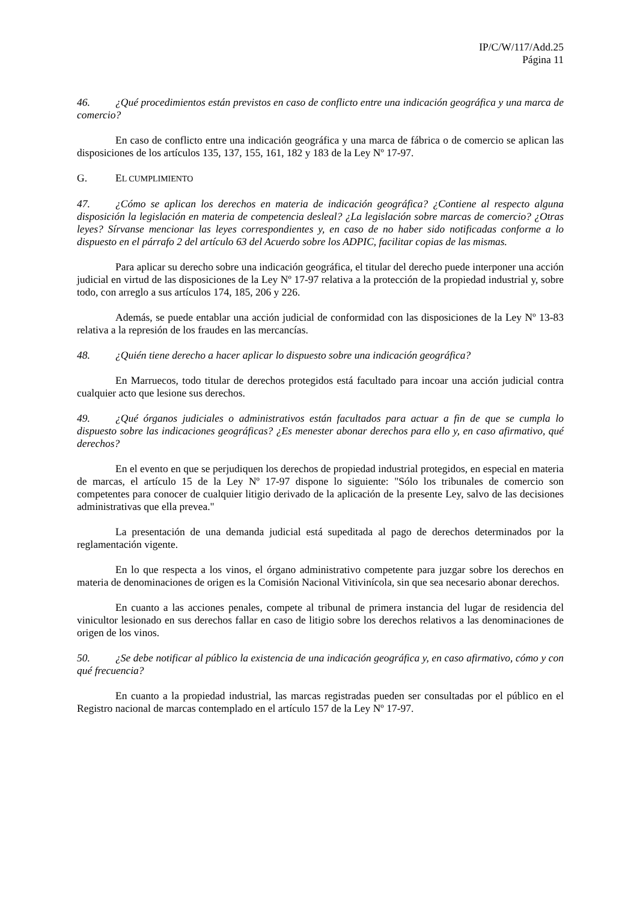IP/C/W/117/Add.25
Página 11
46. ¿Qué procedimientos están previstos en caso de conflicto entre una indicación geográfica y una marca de comercio?
En caso de conflicto entre una indicación geográfica y una marca de fábrica o de comercio se aplican las disposiciones de los artículos 135, 137, 155, 161, 182 y 183 de la Ley Nº 17-97.
G. EL CUMPLIMIENTO
47. ¿Cómo se aplican los derechos en materia de indicación geográfica? ¿Contiene al respecto alguna disposición la legislación en materia de competencia desleal? ¿La legislación sobre marcas de comercio? ¿Otras leyes? Sírvanse mencionar las leyes correspondientes y, en caso de no haber sido notificadas conforme a lo dispuesto en el párrafo 2 del artículo 63 del Acuerdo sobre los ADPIC, facilitar copias de las mismas.
Para aplicar su derecho sobre una indicación geográfica, el titular del derecho puede interponer una acción judicial en virtud de las disposiciones de la Ley Nº 17-97 relativa a la protección de la propiedad industrial y, sobre todo, con arreglo a sus artículos 174, 185, 206 y 226.
Además, se puede entablar una acción judicial de conformidad con las disposiciones de la Ley Nº 13-83 relativa a la represión de los fraudes en las mercancías.
48. ¿Quién tiene derecho a hacer aplicar lo dispuesto sobre una indicación geográfica?
En Marruecos, todo titular de derechos protegidos está facultado para incoar una acción judicial contra cualquier acto que lesione sus derechos.
49. ¿Qué órganos judiciales o administrativos están facultados para actuar a fin de que se cumpla lo dispuesto sobre las indicaciones geográficas? ¿Es menester abonar derechos para ello y, en caso afirmativo, qué derechos?
En el evento en que se perjudiquen los derechos de propiedad industrial protegidos, en especial en materia de marcas, el artículo 15 de la Ley Nº 17-97 dispone lo siguiente: "Sólo los tribunales de comercio son competentes para conocer de cualquier litigio derivado de la aplicación de la presente Ley, salvo de las decisiones administrativas que ella prevea."
La presentación de una demanda judicial está supeditada al pago de derechos determinados por la reglamentación vigente.
En lo que respecta a los vinos, el órgano administrativo competente para juzgar sobre los derechos en materia de denominaciones de origen es la Comisión Nacional Vitivinícola, sin que sea necesario abonar derechos.
En cuanto a las acciones penales, compete al tribunal de primera instancia del lugar de residencia del vinicultor lesionado en sus derechos fallar en caso de litigio sobre los derechos relativos a las denominaciones de origen de los vinos.
50. ¿Se debe notificar al público la existencia de una indicación geográfica y, en caso afirmativo, cómo y con qué frecuencia?
En cuanto a la propiedad industrial, las marcas registradas pueden ser consultadas por el público en el Registro nacional de marcas contemplado en el artículo 157 de la Ley Nº 17-97.